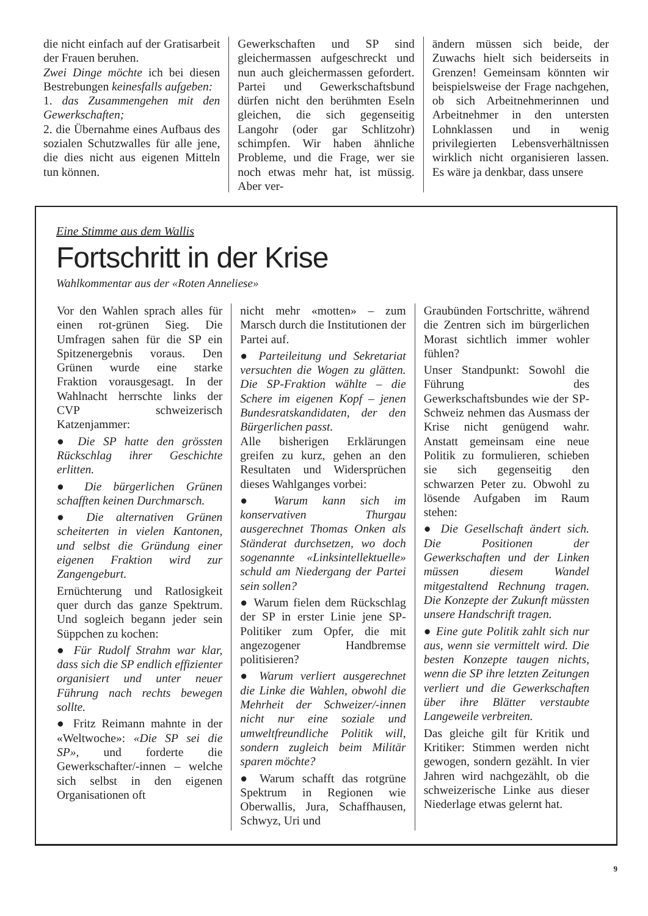die nicht einfach auf der Gratisarbeit der Frauen beruhen.
Zwei Dinge möchte ich bei diesen Bestrebungen keinesfalls aufgeben:
1. das Zusammengehen mit den Gewerkschaften;
2. die Übernahme eines Aufbaus des sozialen Schutzwalles für alle jene, die dies nicht aus eigenen Mitteln tun können.
Gewerkschaften und SP sind gleichermassen aufgeschreckt und nun auch gleichermassen gefordert. Partei und Gewerkschaftsbund dürfen nicht den berühmten Eseln gleichen, die sich gegenseitig Langohr (oder gar Schlitzohr) schimpfen. Wir haben ähnliche Probleme, und die Frage, wer sie noch etwas mehr hat, ist müssig. Aber ver-
ändern müssen sich beide, der Zuwachs hielt sich beiderseits in Grenzen! Gemeinsam könnten wir beispielsweise der Frage nachgehen, ob sich Arbeitnehmerinnen und Arbeitnehmer in den untersten Lohnklassen und in wenig privilegierten Lebensverhältnissen wirklich nicht organisieren lassen. Es wäre ja denkbar, dass unsere
Eine Stimme aus dem Wallis
Fortschritt in der Krise
Wahlkommentar aus der «Roten Anneliese»
Vor den Wahlen sprach alles für einen rot-grünen Sieg. Die Umfragen sahen für die SP ein Spitzenergebnis voraus. Den Grünen wurde eine starke Fraktion vorausgesagt. In der Wahlnacht herrschte links der CVP schweizerisch Katzenjammer:
● Die SP hatte den grössten Rückschlag ihrer Geschichte erlitten.
● Die bürgerlichen Grünen schafften keinen Durchmarsch.
● Die alternativen Grünen scheiterten in vielen Kantonen, und selbst die Gründung einer eigenen Fraktion wird zur Zangengeburt.
Ernüchterung und Ratlosigkeit quer durch das ganze Spektrum. Und sogleich begann jeder sein Süppchen zu kochen:
● Für Rudolf Strahm war klar, dass sich die SP endlich effizienter organisiert und unter neuer Führung nach rechts bewegen sollte.
● Fritz Reimann mahnte in der «Weltwoche»: «Die SP sei die SP», und forderte die Gewerkschafter/-innen – welche sich selbst in den eigenen Organisationen oft
nicht mehr «motten» – zum Marsch durch die Institutionen der Partei auf.
● Parteileitung und Sekretariat versuchten die Wogen zu glätten. Die SP-Fraktion wählte – die Schere im eigenen Kopf – jenen Bundesratskandidaten, der den Bürgerlichen passt.
Alle bisherigen Erklärungen greifen zu kurz, gehen an den Resultaten und Widersprüchen dieses Wahlganges vorbei:
● Warum kann sich im konservativen Thurgau ausgerechnet Thomas Onken als Ständerat durchsetzen, wo doch sogenannte «Linksintellektuelle» schuld am Niedergang der Partei sein sollen?
● Warum fielen dem Rückschlag der SP in erster Linie jene SP-Politiker zum Opfer, die mit angezogener Handbremse politisieren?
● Warum verliert ausgerechnet die Linke die Wahlen, obwohl die Mehrheit der Schweizer/-innen nicht nur eine soziale und umweltfreundliche Politik will, sondern zugleich beim Militär sparen möchte?
● Warum schafft das rotgrüne Spektrum in Regionen wie Oberwallis, Jura, Schaffhausen, Schwyz, Uri und
Graubünden Fortschritte, während die Zentren sich im bürgerlichen Morast sichtlich immer wohler fühlen?
Unser Standpunkt: Sowohl die Führung des Gewerkschaftsbundes wie der SP-Schweiz nehmen das Ausmass der Krise nicht genügend wahr. Anstatt gemeinsam eine neue Politik zu formulieren, schieben sie sich gegenseitig den schwarzen Peter zu. Obwohl zu lösende Aufgaben im Raum stehen:
● Die Gesellschaft ändert sich. Die Positionen der Gewerkschaften und der Linken müssen diesem Wandel mitgestaltend Rechnung tragen. Die Konzepte der Zukunft müssten unsere Handschrift tragen.
● Eine gute Politik zahlt sich nur aus, wenn sie vermittelt wird. Die besten Konzepte taugen nichts, wenn die SP ihre letzten Zeitungen verliert und die Gewerkschaften über ihre Blätter verstaubte Langeweile verbreiten.
Das gleiche gilt für Kritik und Kritiker: Stimmen werden nicht gewogen, sondern gezählt. In vier Jahren wird nachgezählt, ob die schweizerische Linke aus dieser Niederlage etwas gelernt hat.
9